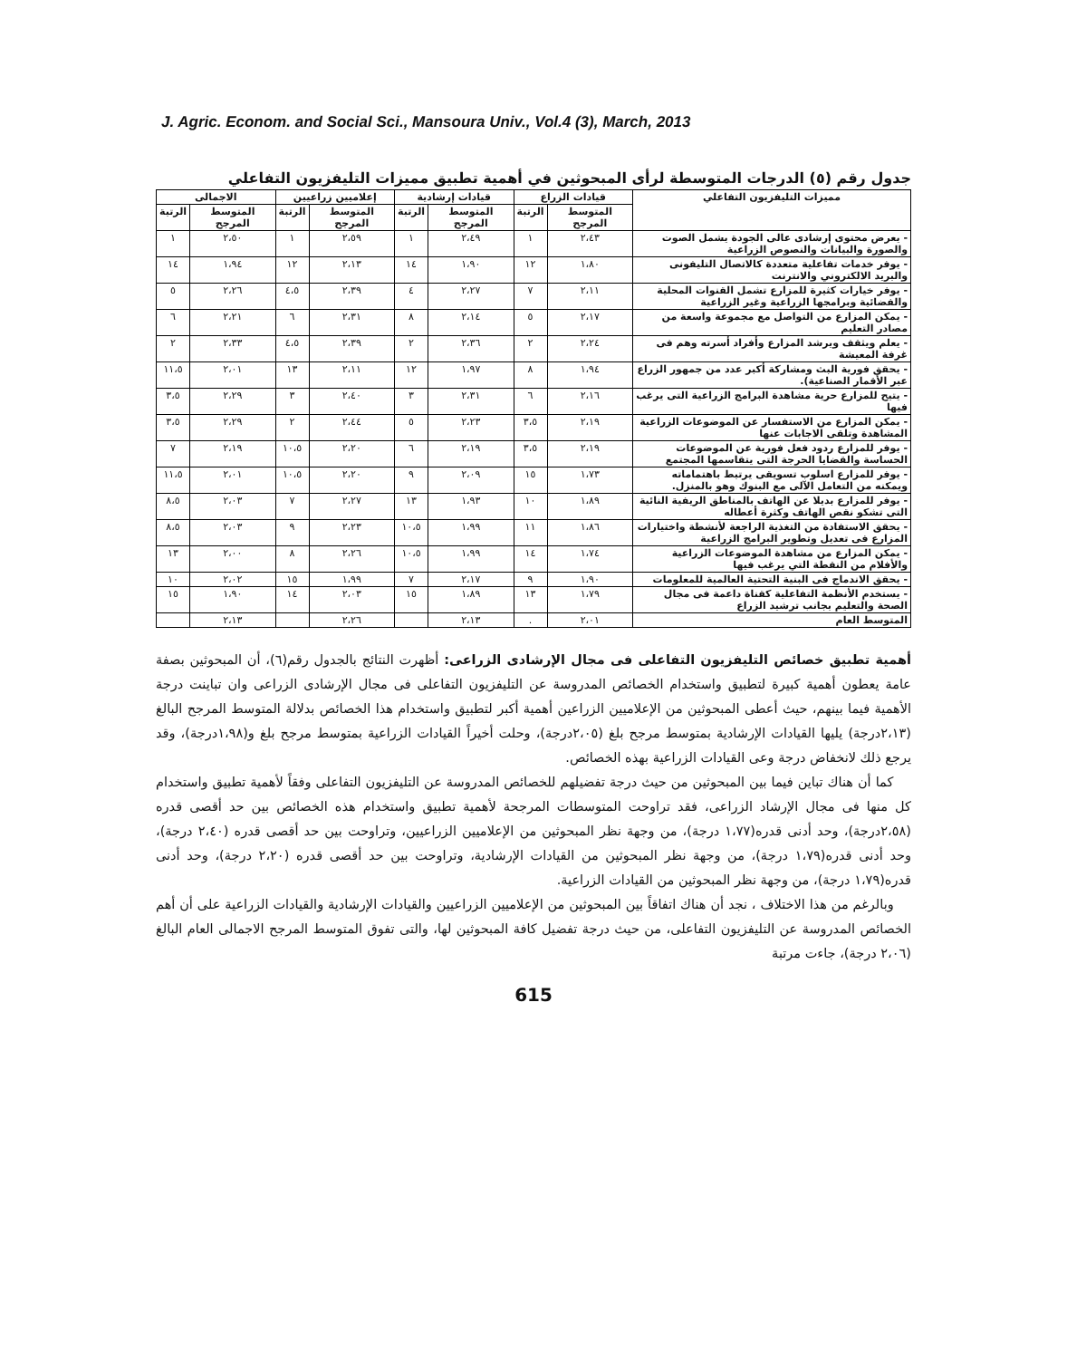J. Agric. Econom. and Social Sci., Mansoura Univ., Vol.4 (3), March, 2013
جدول رقم (٥) الدرجات المتوسطة لرأى المبحوثين في أهمية تطبيق مميزات التليفزيون التفاعلي
| مميزات التليفزيون التفاعلي | قيادات الزراع | | قيادات إرشادية | | إعلاميين زراعيين | | الاجمالى | |
| --- | --- | --- | --- | --- | --- | --- | --- | --- |
| | المتوسط المرجح | الرتبة | المتوسط المرجح | الرتبة | المتوسط المرجح | الرتبة | المتوسط المرجح | الرتبة |
| - يعرض محتوى إرشادى عالى الجودة يشمل الصوت والصورة والبيانات والنصوص الزراعية | ٢،٤٣ | ١ | ٢،٤٩ | ١ | ٢،٥٩ | ١ | ٢،٥٠ | ١ |
| - يوفر خدمات تفاعلية متعددة كالاتصال التليفونى والبريد الالكتروني والانترنت | ١،٨٠ | ١٢ | ١،٩٠ | ١٤ | ٢،١٣ | ١٢ | ١،٩٤ | ١٤ |
| - يوفر خيارات كثيرة للمزارع تشمل القنوات المحلية والفضائية وبرامجها الزراعية وغير الزراعية | ٢،١١ | ٧ | ٢،٢٧ | ٤ | ٢،٣٩ | ٤،٥ | ٢،٢٦ | ٥ |
| - يمكن المزارع من التواصل مع مجموعة واسعة من مصادر التعليم | ٢،١٧ | ٥ | ٢،١٤ | ٨ | ٢،٣١ | ٦ | ٢،٢١ | ٦ |
| - يعلم ويثقف ويرشد المزارع وأفراد أسرته وهم فى غرفة المعيشة | ٢،٢٤ | ٢ | ٢،٣٦ | ٢ | ٢،٣٩ | ٤،٥ | ٢،٣٣ | ٢ |
| - يحقق فورية البث ومشاركة أكبر عدد من جمهور الزراع عبر الأقمار الصناعية). | ١،٩٤ | ٨ | ١،٩٧ | ١٢ | ٢،١١ | ١٣ | ٢،٠١ | ١١،٥ |
| - يتيح للمزارع حرية مشاهدة البرامج الزراعية التى يرغب فيها | ٢،١٦ | ٦ | ٢،٣١ | ٣ | ٢،٤٠ | ٣ | ٢،٢٩ | ٣،٥ |
| - يمكن المزارع من الاستفسار عن الموضوعات الزراعية المشاهدة وتلقى الاجابات عنها | ٢،١٩ | ٣،٥ | ٢،٢٣ | ٥ | ٢،٤٤ | ٢ | ٢،٢٩ | ٣،٥ |
| - يوفر للمزارع ردود فعل فورية عن الموضوعات الحساسة والقضايا الحرجة التى يتقاسمها المجتمع | ٢،١٩ | ٣،٥ | ٢،١٩ | ٦ | ٢،٢٠ | ١٠،٥ | ٢،١٩ | ٧ |
| - يوفر للمزارع اسلوب تسويقى يرتبط باهتماماته ويمكنه من التعامل الآلى مع البنوك وهو بالمنزل. | ١،٧٣ | ١٥ | ٢،٠٩ | ٩ | ٢،٢٠ | ١٠،٥ | ٢،٠١ | ١١،٥ |
| - يوفر للمزارع بديلا عن الهاتف بالمناطق الريفية النائية التى تشكو نقص الهاتف وكثرة أعطاله | ١،٨٩ | ١٠ | ١،٩٣ | ١٣ | ٢،٢٧ | ٧ | ٢،٠٣ | ٨،٥ |
| - يحقق الاستفادة من التغذية الراجعة لأنشطة واختيارات المزارع فى تعديل وتطوير البرامج الزراعية | ١،٨٦ | ١١ | ١،٩٩ | ١٠،٥ | ٢،٢٣ | ٩ | ٢،٠٣ | ٨،٥ |
| - يمكن المزارع من مشاهدة الموضوعات الزراعية والأفلام من النقطة التي يرغب فيها | ١،٧٤ | ١٤ | ١،٩٩ | ١٠،٥ | ٢،٢٦ | ٨ | ٢،٠٠ | ١٣ |
| - يحقق الاندماج فى البنية التحتية العالمية للمعلومات | ١،٩٠ | ٩ | ٢،١٧ | ٧ | ١،٩٩ | ١٥ | ٢،٠٢ | ١٠ |
| - يستخدم الأنظمة التفاعلية كقناة داعمة فى مجال الصحة والتعليم بجانب ترشيد الزراع | ١،٧٩ | ١٣ | ١،٨٩ | ١٥ | ٢،٠٣ | ١٤ | ١،٩٠ | ١٥ |
| المتوسط العام | ٢،٠١ | . | ٢،١٣ | | ٢،٢٦ | | ٢،١٣ | |
أهمية تطبيق خصائص التليفزيون التفاعلى فى مجال الإرشادى الزراعى: أظهرت النتائج بالجدول رقم(٦)، أن المبحوثين بصفة عامة يعطون أهمية كبيرة لتطبيق واستخدام الخصائص المدروسة عن التليفزيون التفاعلى فى مجال الإرشادى الزراعى وان تباينت درجة الأهمية فيما بينهم، حيث أعطى المبحوثين من الإعلاميين الزراعين أهمية أكبر لتطبيق واستخدام هذا الخصائص بدلالة المتوسط المرجح البالغ (٢،١٣درجة) يليها القيادات الإرشادية بمتوسط مرجح بلغ (٢،٠٥درجة)، وحلت أخيراً القيادات الزراعية بمتوسط مرجح بلغ و(١،٩٨درجة)، وقد يرجع ذلك لانخفاض درجة وعى القيادات الزراعية بهذه الخصائص.
كما أن هناك تباين فيما بين المبحوثين من حيث درجة تفضيلهم للخصائص المدروسة عن التليفزيون التفاعلى وفقاً لأهمية تطبيق واستخدام كل منها فى مجال الإرشاد الزراعى، فقد تراوحت المتوسطات المرجحة لأهمية تطبيق واستخدام هذه الخصائص بين حد أقصى قدره (٢،٥٨درجة)، وحد أدنى قدره(١،٧٧ درجة)، من وجهة نظر المبحوثين من الإعلاميين الزراعيين، وتراوحت بين حد أقصى قدره (٢،٤٠ درجة)، وحد أدنى قدره(١،٧٩ درجة)، من وجهة نظر المبحوثين من القيادات الإرشادية، وتراوحت بين حد أقصى قدره (٢،٢٠ درجة)، وحد أدنى قدره(١،٧٩ درجة)، من وجهة نظر المبحوثين من القيادات الزراعية.
وبالرغم من هذا الاختلاف ، نجد أن هناك اتفاقاً بين المبحوثين من الإعلاميين الزراعيين والقيادات الإرشادية والقيادات الزراعية على أن أهم الخصائص المدروسة عن التليفزيون التفاعلى، من حيث درجة تفضيل كافة المبحوثين لها، والتى تفوق المتوسط المرجح الاجمالى العام البالغ (٢،٠٦ درجة)، جاءت مرتبة
615